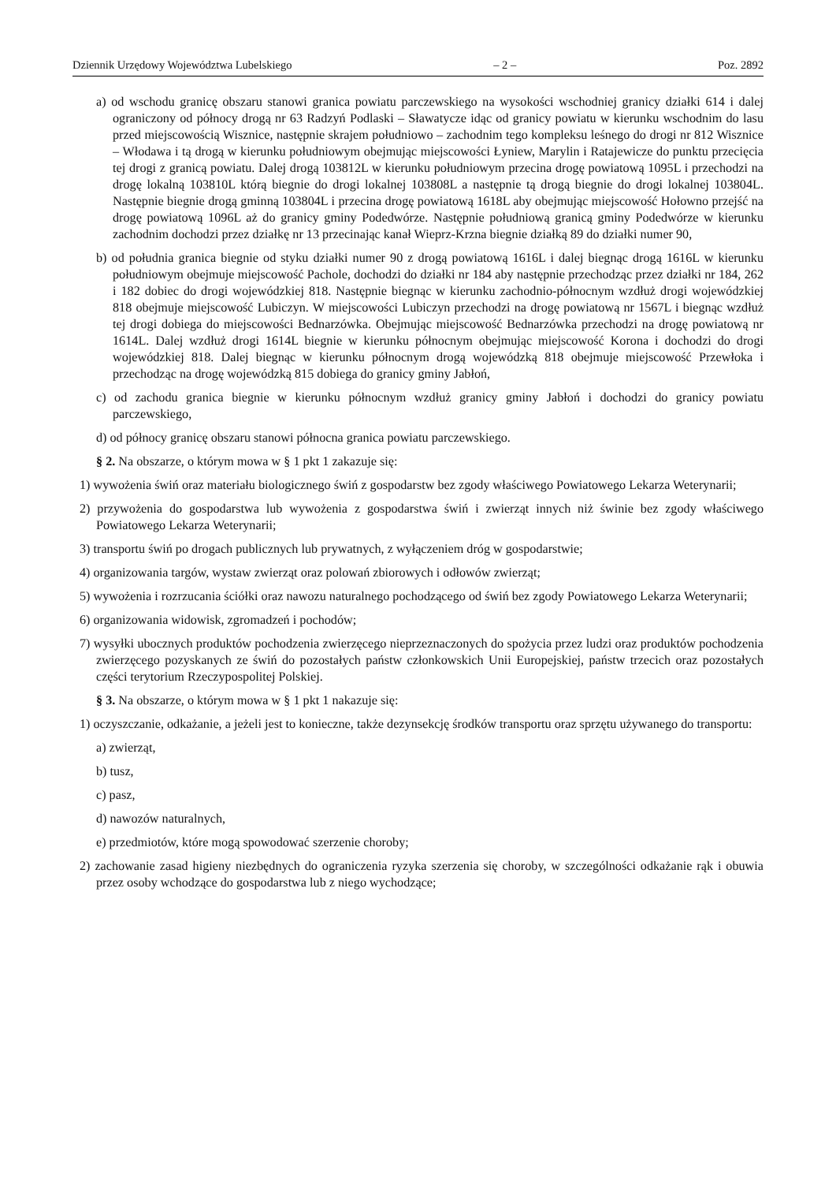Dziennik Urzędowy Województwa Lubelskiego – 2 – Poz. 2892
a) od wschodu granicę obszaru stanowi granica powiatu parczewskiego na wysokości wschodniej granicy działki 614 i dalej ograniczony od północy drogą nr 63 Radzyń Podlaski – Sławatycze idąc od granicy powiatu w kierunku wschodnim do lasu przed miejscowością Wisznice, następnie skrajem południowo – zachodnim tego kompleksu leśnego do drogi nr 812 Wisznice – Włodawa i tą drogą w kierunku południowym obejmując miejscowości Łyniew, Marylin i Ratajewicze do punktu przecięcia tej drogi z granicą powiatu. Dalej drogą 103812L w kierunku południowym przecina drogę powiatową 1095L i przechodzi na drogę lokalną 103810L którą biegnie do drogi lokalnej 103808L a następnie tą drogą biegnie do drogi lokalnej 103804L. Następnie biegnie drogą gminną 103804L i przecina drogę powiatową 1618L aby obejmując miejscowość Hołowno przejść na drogę powiatową 1096L aż do granicy gminy Podedwórze. Następnie południową granicą gminy Podedwórze w kierunku zachodnim dochodzi przez działkę nr 13 przecinając kanał Wieprz-Krzna biegnie działką 89 do działki numer 90,
b) od południa granica biegnie od styku działki numer 90 z drogą powiatową 1616L i dalej biegnąc drogą 1616L w kierunku południowym obejmuje miejscowość Pachole, dochodzi do działki nr 184 aby następnie przechodząc przez działki nr 184, 262 i 182 dobiec do drogi wojewódzkiej 818. Następnie biegnąc w kierunku zachodnio-północnym wzdłuż drogi wojewódzkiej 818 obejmuje miejscowość Lubiczyn. W miejscowości Lubiczyn przechodzi na drogę powiatową nr 1567L i biegnąc wzdłuż tej drogi dobiega do miejscowości Bednarzówka. Obejmując miejscowość Bednarzówka przechodzi na drogę powiatową nr 1614L. Dalej wzdłuż drogi 1614L biegnie w kierunku północnym obejmując miejscowość Korona i dochodzi do drogi wojewódzkiej 818. Dalej biegnąc w kierunku północnym drogą wojewódzką 818 obejmuje miejscowość Przewłoka i przechodząc na drogę wojewódzką 815 dobiega do granicy gminy Jabłoń,
c) od zachodu granica biegnie w kierunku północnym wzdłuż granicy gminy Jabłoń i dochodzi do granicy powiatu parczewskiego,
d) od północy granicę obszaru stanowi północna granica powiatu parczewskiego.
§ 2. Na obszarze, o którym mowa w § 1 pkt 1 zakazuje się:
1) wywożenia świń oraz materiału biologicznego świń z gospodarstw bez zgody właściwego Powiatowego Lekarza Weterynarii;
2) przywożenia do gospodarstwa lub wywożenia z gospodarstwa świń i zwierząt innych niż świnie bez zgody właściwego Powiatowego Lekarza Weterynarii;
3) transportu świń po drogach publicznych lub prywatnych, z wyłączeniem dróg w gospodarstwie;
4) organizowania targów, wystaw zwierząt oraz polowań zbiorowych i odłowów zwierząt;
5) wywożenia i rozrzucania ściółki oraz nawozu naturalnego pochodzącego od świń bez zgody Powiatowego Lekarza Weterynarii;
6) organizowania widowisk, zgromadzeń i pochodów;
7) wysyłki ubocznych produktów pochodzenia zwierzęcego nieprzeznaczonych do spożycia przez ludzi oraz produktów pochodzenia zwierzęcego pozyskanych ze świń do pozostałych państw członkowskich Unii Europejskiej, państw trzecich oraz pozostałych części terytorium Rzeczypospolitej Polskiej.
§ 3. Na obszarze, o którym mowa w § 1 pkt 1 nakazuje się:
1) oczyszczanie, odkażanie, a jeżeli jest to konieczne, także dezynsekcję środków transportu oraz sprzętu używanego do transportu:
a) zwierząt,
b) tusz,
c) pasz,
d) nawozów naturalnych,
e) przedmiotów, które mogą spowodować szerzenie choroby;
2) zachowanie zasad higieny niezbędnych do ograniczenia ryzyka szerzenia się choroby, w szczególności odkażanie rąk i obuwia przez osoby wchodzące do gospodarstwa lub z niego wychodzące;